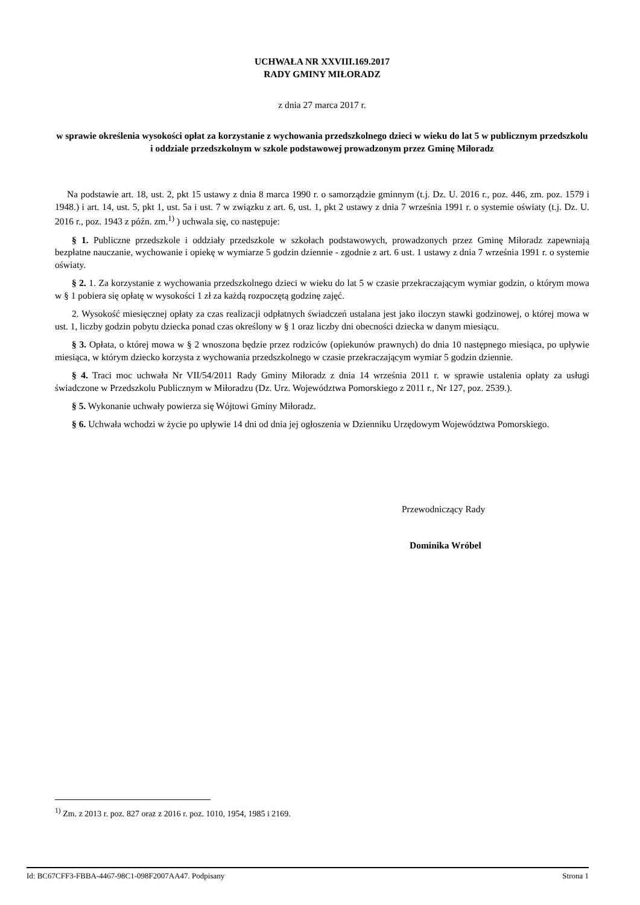UCHWAŁA NR XXVIII.169.2017
RADY GMINY MIŁORADZ
z dnia 27 marca 2017 r.
w sprawie określenia wysokości opłat za korzystanie z wychowania przedszkolnego dzieci w wieku do lat 5 w publicznym przedszkolu i oddziale przedszkolnym w szkole podstawowej prowadzonym przez Gminę Miłoradz
Na podstawie art. 18, ust. 2, pkt 15 ustawy z dnia 8 marca 1990 r. o samorządzie gminnym (t.j. Dz. U. 2016 r., poz. 446, zm. poz. 1579 i 1948.) i art. 14, ust. 5, pkt 1, ust. 5a i ust. 7 w związku z art. 6, ust. 1, pkt 2 ustawy z dnia 7 września 1991 r. o systemie oświaty (t.j. Dz. U. 2016 r., poz. 1943 z późn. zm.<sup>1)</sup> ) uchwala się, co następuje:
§ 1. Publiczne przedszkole i oddziały przedszkole w szkołach podstawowych, prowadzonych przez Gminę Miłoradz zapewniają bezpłatne nauczanie, wychowanie i opiekę w wymiarze 5 godzin dziennie - zgodnie z art. 6 ust. 1 ustawy z dnia 7 września 1991 r. o systemie oświaty.
§ 2. 1. Za korzystanie z wychowania przedszkolnego dzieci w wieku do lat 5 w czasie przekraczającym wymiar godzin, o którym mowa w § 1 pobiera się opłatę w wysokości 1 zł za każdą rozpoczętą godzinę zajęć.
2. Wysokość miesięcznej opłaty za czas realizacji odpłatnych świadczeń ustalana jest jako iloczyn stawki godzinowej, o której mowa w ust. 1, liczby godzin pobytu dziecka ponad czas określony w § 1 oraz liczby dni obecności dziecka w danym miesiącu.
§ 3. Opłata, o której mowa w § 2 wnoszona będzie przez rodziców (opiekunów prawnych) do dnia 10 następnego miesiąca, po upływie miesiąca, w którym dziecko korzysta z wychowania przedszkolnego w czasie przekraczającym wymiar 5 godzin dziennie.
§ 4. Traci moc uchwała Nr VII/54/2011 Rady Gminy Miłoradz z dnia 14 września 2011 r. w sprawie ustalenia opłaty za usługi świadczone w Przedszkolu Publicznym w Miłoradzu (Dz. Urz. Województwa Pomorskiego z 2011 r., Nr 127, poz. 2539.).
§ 5. Wykonanie uchwały powierza się Wójtowi Gminy Miłoradz.
§ 6. Uchwała wchodzi w życie po upływie 14 dni od dnia jej ogłoszenia w Dzienniku Urzędowym Województwa Pomorskiego.
Przewodniczący Rady
Dominika Wróbel
<sup>1)</sup> Zm. z 2013 r. poz. 827 oraz z 2016 r. poz. 1010, 1954, 1985 i 2169.
Id: BC67CFF3-FBBA-4467-98C1-098F2007AA47. Podpisany Strona 1